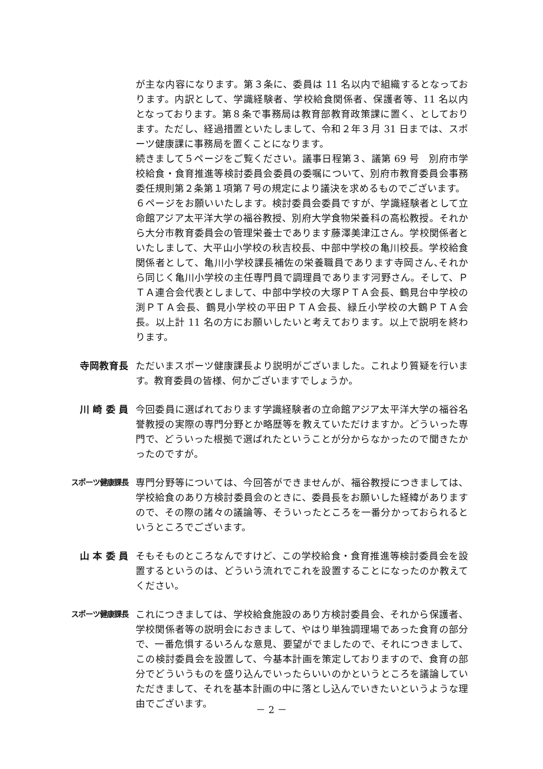が主な内容になります。第３条に、委員は 11 名以内で組織するとなっております。内訳として、学識経験者、学校給食関係者、保護者等、11 名以内となっております。第８条で事務局は教育部教育政策課に置く、としております。ただし、経過措置といたしまして、令和２年３月 31 日までは、スポーツ健康課に事務局を置くことになります。
続きまして５ページをご覧ください。議事日程第３、議第 69 号　別府市学校給食・食育推進等検討委員会委員の委嘱について、別府市教育委員会事務委任規則第２条第１項第７号の規定により議決を求めるものでございます。
６ページをお願いいたします。検討委員会委員ですが、学識経験者として立命館アジア太平洋大学の福谷教授、別府大学食物栄養科の高松教授。それから大分市教育委員会の管理栄養士であります藤澤美津江さん。学校関係者といたしまして、大平山小学校の秋吉校長、中部中学校の亀川校長。学校給食関係者として、亀川小学校課長補佐の栄養職員であります寺岡さん､それから同じく亀川小学校の主任専門員で調理員であります河野さん。そして、ＰＴＡ連合会代表としまして、中部中学校の大塚ＰＴＡ会長、鶴見台中学校の渕ＰＴＡ会長、鶴見小学校の平田ＰＴＡ会長、緑丘小学校の大鶴ＰＴＡ会長。以上計 11 名の方にお願いしたいと考えております。以上で説明を終わります。
寺岡教育長 ただいまスポーツ健康課長より説明がございました。これより質疑を行います。教育委員の皆様、何かございますでしょうか。
川 崎 委 員 今回委員に選ばれております学識経験者の立命館アジア太平洋大学の福谷名誉教授の実際の専門分野とか略歴等を教えていただけますか。どういった専門で、どういった根拠で選ばれたということが分からなかったので聞きたかったのですが。
スポーツ健康課長
専門分野等については、今回答ができませんが、福谷教授につきましては、学校給食のあり方検討委員会のときに、委員長をお願いした経緯がありますので、その際の諸々の議論等、そういったところを一番分かっておられるというところでございます。
山 本 委 員 そもそものところなんですけど、この学校給食・食育推進等検討委員会を設置するというのは、どういう流れでこれを設置することになったのか教えてください。
スポーツ健康課長
これにつきましては、学校給食施設のあり方検討委員会、それから保護者、学校関係者等の説明会におきまして、やはり単独調理場であった食育の部分で、一番危惧するいろんな意見、要望がでましたので、それにつきまして、この検討委員会を設置して、今基本計画を策定しておりますので、食育の部分でどういうものを盛り込んでいったらいいのかというところを議論していただきまして、それを基本計画の中に落とし込んでいきたいというような理由でございます。
－ 2 －